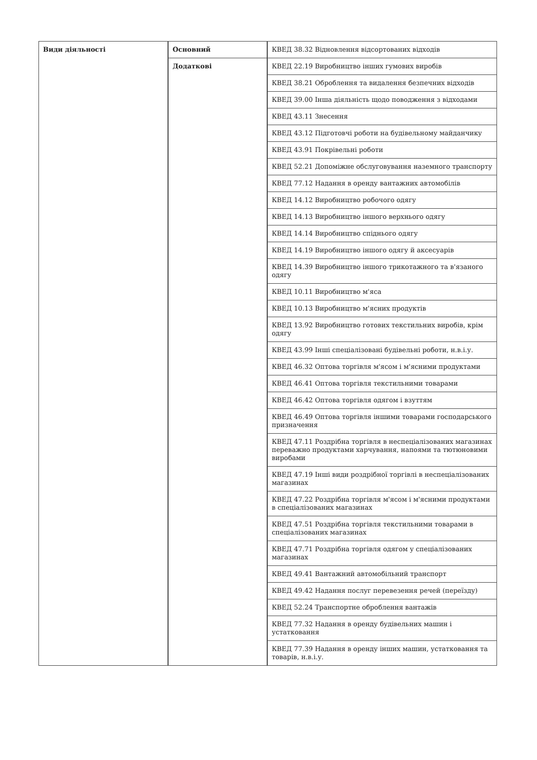| Види діяльності | Основний | КВЕД 38.32 Відновлення відсортованих відходів |
| | Додаткові | КВЕД 22.19 Виробництво інших гумових виробів |
| | | КВЕД 38.21 Оброблення та видалення безпечних відходів |
| | | КВЕД 39.00 Інша діяльність щодо поводження з відходами |
| | | КВЕД 43.11 Знесення |
| | | КВЕД 43.12 Підготовчі роботи на будівельному майданчику |
| | | КВЕД 43.91 Покрівельні роботи |
| | | КВЕД 52.21 Допоміжне обслуговування наземного транспорту |
| | | КВЕД 77.12 Надання в оренду вантажних автомобілів |
| | | КВЕД 14.12 Виробництво робочого одягу |
| | | КВЕД 14.13 Виробництво іншого верхнього одягу |
| | | КВЕД 14.14 Виробництво спіднього одягу |
| | | КВЕД 14.19 Виробництво іншого одягу й аксесуарів |
| | | КВЕД 14.39 Виробництво іншого трикотажного та в'язаного одягу |
| | | КВЕД 10.11 Виробництво м'яса |
| | | КВЕД 10.13 Виробництво м'ясних продуктів |
| | | КВЕД 13.92 Виробництво готових текстильних виробів, крім одягу |
| | | КВЕД 43.99 Інші спеціалізовані будівельні роботи, н.в.і.у. |
| | | КВЕД 46.32 Оптова торгівля м'ясом і м'ясними продуктами |
| | | КВЕД 46.41 Оптова торгівля текстильними товарами |
| | | КВЕД 46.42 Оптова торгівля одягом і взуттям |
| | | КВЕД 46.49 Оптова торгівля іншими товарами господарського призначення |
| | | КВЕД 47.11 Роздрібна торгівля в неспеціалізованих магазинах переважно продуктами харчування, напоями та тютюновими виробами |
| | | КВЕД 47.19 Інші види роздрібної торгівлі в неспеціалізованих магазинах |
| | | КВЕД 47.22 Роздрібна торгівля м'ясом і м'ясними продуктами в спеціалізованих магазинах |
| | | КВЕД 47.51 Роздрібна торгівля текстильними товарами в спеціалізованих магазинах |
| | | КВЕД 47.71 Роздрібна торгівля одягом у спеціалізованих магазинах |
| | | КВЕД 49.41 Вантажний автомобільний транспорт |
| | | КВЕД 49.42 Надання послуг перевезення речей (переїзду) |
| | | КВЕД 52.24 Транспортне оброблення вантажів |
| | | КВЕД 77.32 Надання в оренду будівельних машин і устатковання |
| | | КВЕД 77.39 Надання в оренду інших машин, устатковання та товарів, н.в.і.у. |